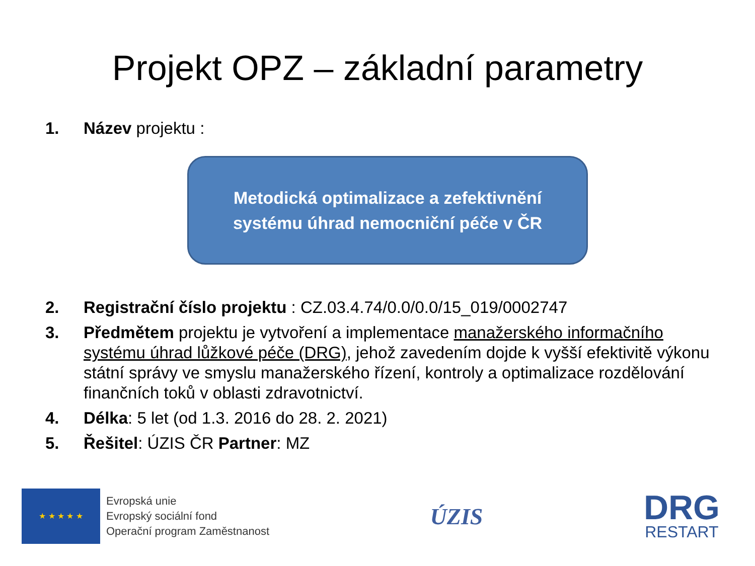Projekt OPZ – základní parametry
1. Název projektu :
Metodická optimalizace a zefektivnění
systému úhrad nemocniční péče v ČR
2. Registrační číslo projektu : CZ.03.4.74/0.0/0.0/15_019/0002747
3. Předmětem projektu je vytvoření a implementace manažerského informačního systému úhrad lůžkové péče (DRG), jehož zavedením dojde k vyšší efektivitě výkonu státní správy ve smyslu manažerského řízení, kontroly a optimalizace rozdělování finančních toků v oblasti zdravotnictví.
4. Délka: 5 let (od 1.3. 2016 do 28. 2. 2021)
5. Řešitel: ÚZIS ČR Partner: MZ
★ ★ ★ ★ ★
Evropská unie
Evropský sociální fond
Operační program Zaměstnanost
ÚZIS
DRG
RESTART